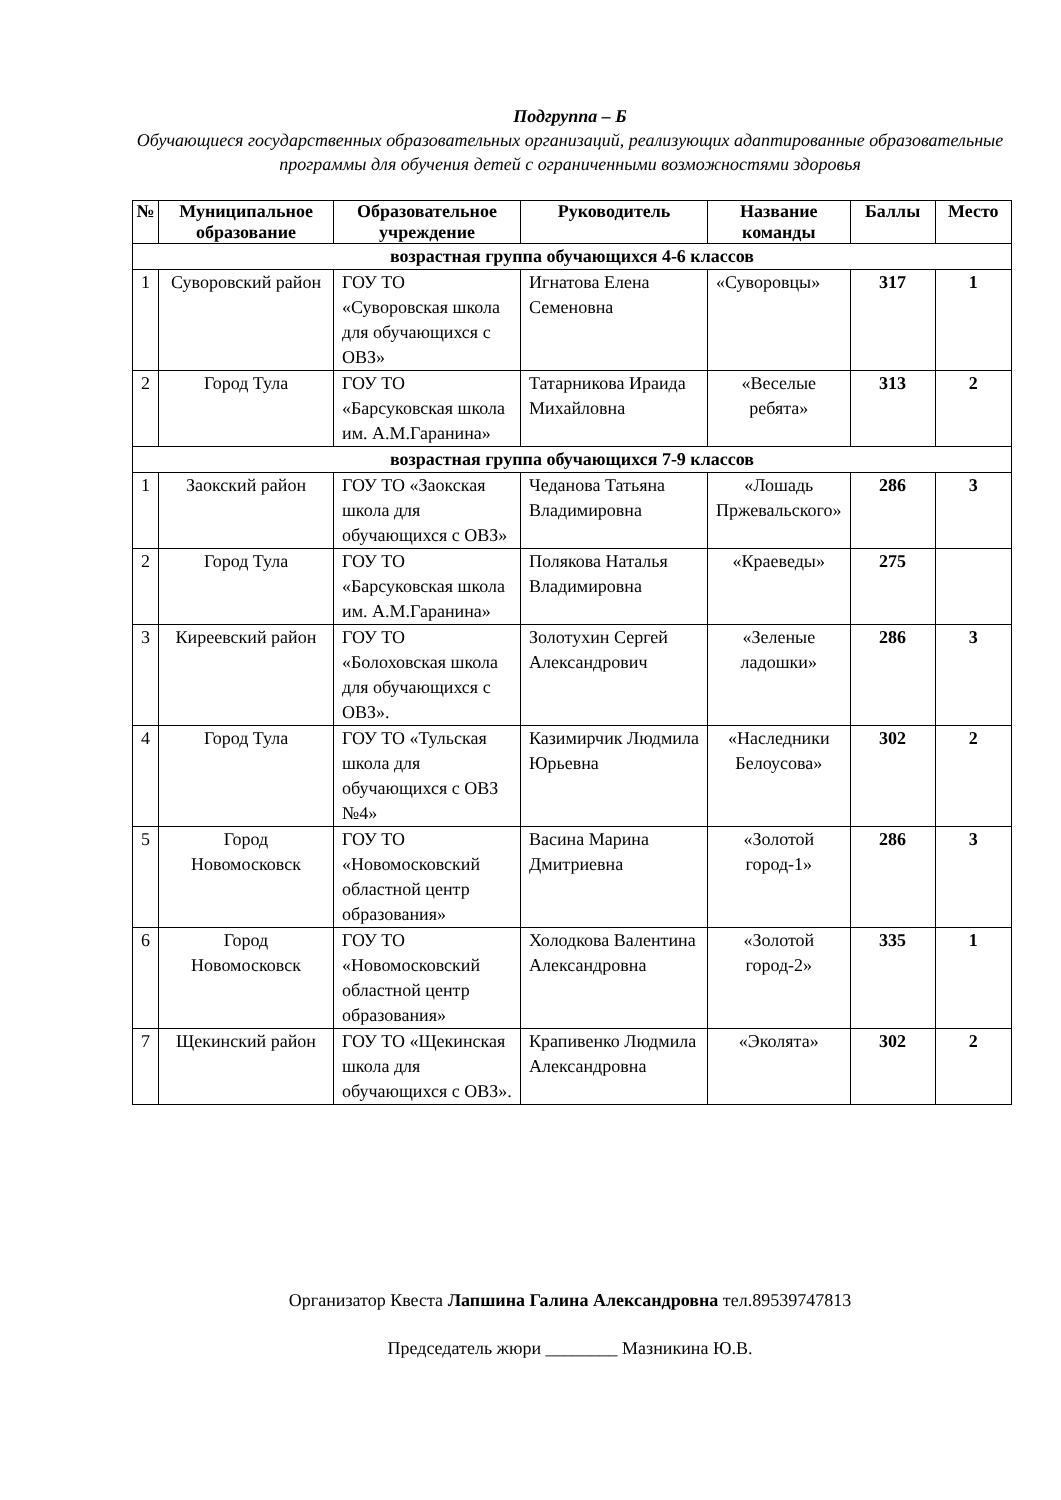Подгруппа – Б
Обучающиеся государственных образовательных организаций, реализующих адаптированные образовательные программы для обучения детей с ограниченными возможностями здоровья
| № | Муниципальное образование | Образовательное учреждение | Руководитель | Название команды | Баллы | Место |
| --- | --- | --- | --- | --- | --- | --- |
| возрастная группа обучающихся 4-6 классов | | | | | | |
| 1 | Суворовский район | ГОУ ТО «Суворовская школа для обучающихся с ОВЗ» | Игнатова Елена Семеновна | «Суворовцы» | 317 | 1 |
| 2 | Город Тула | ГОУ ТО «Барсуковская школа им. А.М.Гаранина» | Татарникова Ираида Михайловна | «Веселые ребята» | 313 | 2 |
| возрастная группа обучающихся 7-9 классов | | | | | | |
| 1 | Заокский район | ГОУ ТО «Заокская школа для обучающихся с ОВЗ» | Чеданова Татьяна Владимировна | «Лошадь Пржевальского» | 286 | 3 |
| 2 | Город Тула | ГОУ ТО «Барсуковская школа им. А.М.Гаранина» | Полякова Наталья Владимировна | «Краеведы» | 275 | |
| 3 | Киреевский район | ГОУ ТО «Болоховская школа для обучающихся с ОВЗ». | Золотухин Сергей Александрович | «Зеленые ладошки» | 286 | 3 |
| 4 | Город Тула | ГОУ ТО «Тульская школа для обучающихся с ОВЗ №4» | Казимирчик Людмила Юрьевна | «Наследники Белоусова» | 302 | 2 |
| 5 | Город Новомосковск | ГОУ ТО «Новомосковский областной центр образования» | Васина Марина Дмитриевна | «Золотой город-1» | 286 | 3 |
| 6 | Город Новомосковск | ГОУ ТО «Новомосковский областной центр образования» | Холодкова Валентина Александровна | «Золотой город-2» | 335 | 1 |
| 7 | Щекинский район | ГОУ ТО «Щекинская школа для обучающихся с ОВЗ». | Крапивенко Людмила Александровна | «Эколята» | 302 | 2 |
Организатор Квеста Лапшина Галина Александровна тел.89539747813
Председатель жюри ________ Мазникина Ю.В.